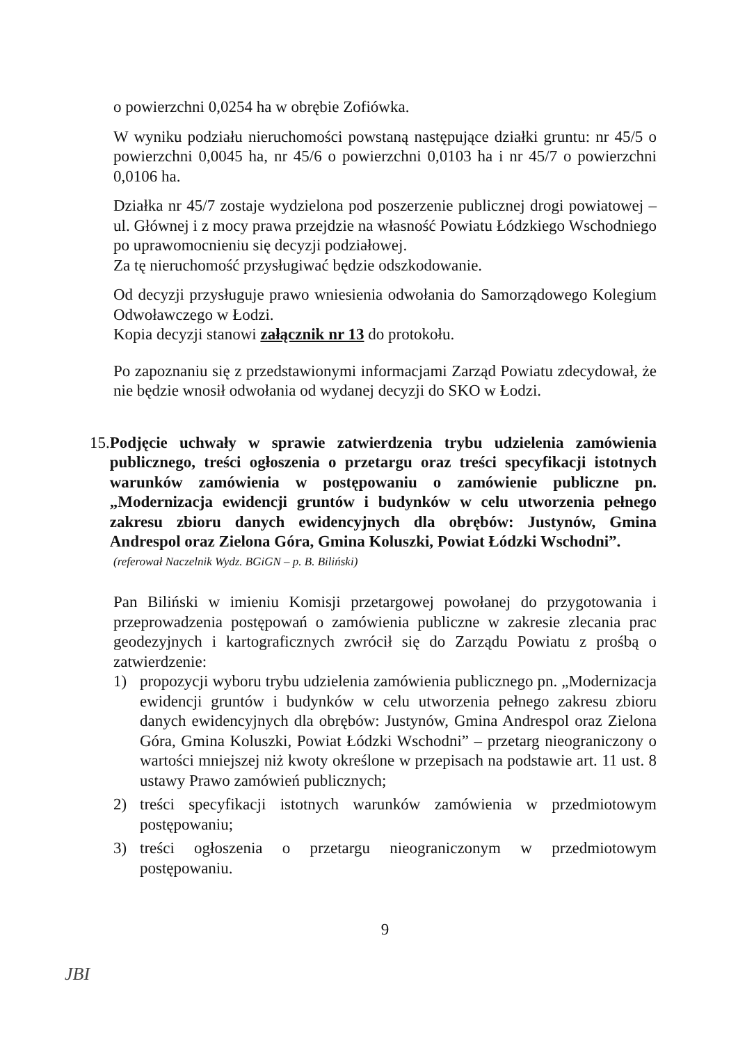o powierzchni 0,0254 ha w obrębie Zofiówka.
W wyniku podziału nieruchomości powstaną następujące działki gruntu: nr 45/5 o powierzchni 0,0045 ha, nr 45/6 o powierzchni 0,0103 ha i nr 45/7 o powierzchni 0,0106 ha.
Działka nr 45/7 zostaje wydzielona pod poszerzenie publicznej drogi powiatowej – ul. Głównej i z mocy prawa przejdzie na własność Powiatu Łódzkiego Wschodniego po uprawomocnieniu się decyzji podziałowej.
Za tę nieruchomość przysługiwać będzie odszkodowanie.
Od decyzji przysługuje prawo wniesienia odwołania do Samorządowego Kolegium Odwoławczego w Łodzi.
Kopia decyzji stanowi załącznik nr 13 do protokołu.
Po zapoznaniu się z przedstawionymi informacjami Zarząd Powiatu zdecydował, że nie będzie wnosił odwołania od wydanej decyzji do SKO w Łodzi.
15. Podjęcie uchwały w sprawie zatwierdzenia trybu udzielenia zamówienia publicznego, treści ogłoszenia o przetargu oraz treści specyfikacji istotnych warunków zamówienia w postępowaniu o zamówienie publiczne pn. „Modernizacja ewidencji gruntów i budynków w celu utworzenia pełnego zakresu zbioru danych ewidencyjnych dla obrębów: Justynów, Gmina Andrespol oraz Zielona Góra, Gmina Koluszki, Powiat Łódzki Wschodni”.
(referował Naczelnik Wydz. BGiGN – p. B. Biliński)
Pan Biliński w imieniu Komisji przetargowej powołanej do przygotowania i przeprowadzenia postępowań o zamówienia publiczne w zakresie zlecania prac geodezyjnych i kartograficznych zwrócił się do Zarządu Powiatu z prośbą o zatwierdzenie:
1) propozycji wyboru trybu udzielenia zamówienia publicznego pn. „Modernizacja ewidencji gruntów i budynków w celu utworzenia pełnego zakresu zbioru danych ewidencyjnych dla obrębów: Justynów, Gmina Andrespol oraz Zielona Góra, Gmina Koluszki, Powiat Łódzki Wschodni” – przetarg nieograniczony o wartości mniejszej niż kwoty określone w przepisach na podstawie art. 11 ust. 8 ustawy Prawo zamówień publicznych;
2) treści specyfikacji istotnych warunków zamówienia w przedmiotowym postępowaniu;
3) treści ogłoszenia o przetargu nieograniczonym w przedmiotowym postępowaniu.
9
JBI